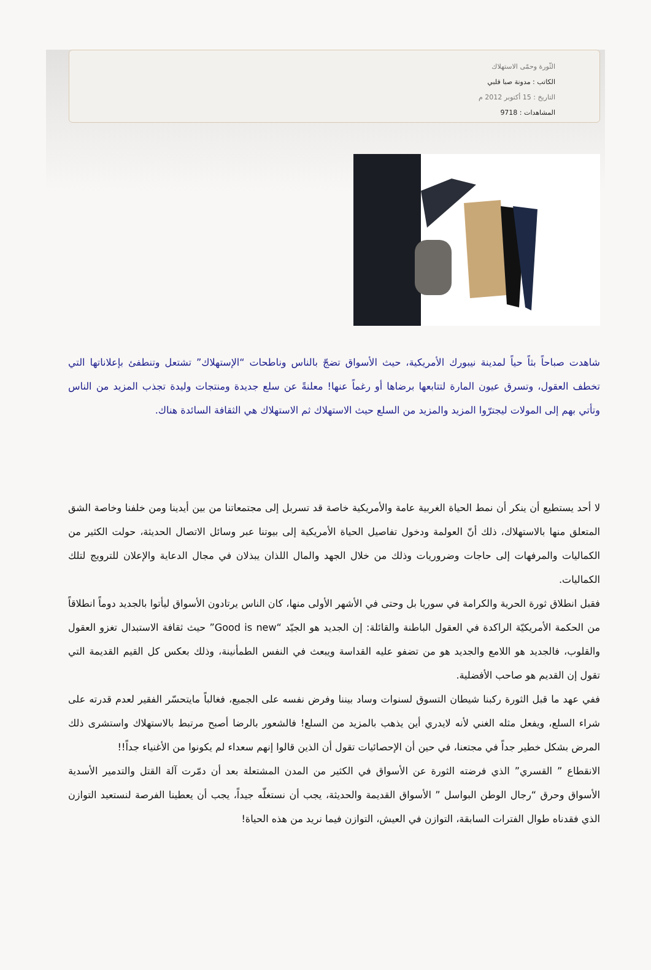الثّورة وحمّى الاستهلاك
الكاتب : مدونة صبا قلبي
التاريخ : 15 أكتوبر 2012 م
المشاهدات : 9718
شاهدت صباحاً بثاً حياً لمدينة نيبورك الأمريكية، حيث الأسواق تضجّ بالناس وناطحات “الإستهلاك” تشتعل وتنطفئ بإعلاناتها التي تخطف العقول، وتسرق عيون المارة لتتابعها برضاها أو رغماً عنها! معلنةً عن سلع جديدة ومنتجات وليدة تجذب المزيد من الناس وتأتي بهم إلى المولات ليجترّوا المزيد والمزيد من السلع حيث الاستهلاك ثم الاستهلاك هي الثقافة السائدة هناك.
لا أحد يستطيع أن ينكر أن نمط الحياة الغربية عامة والأمريكية خاصة قد تسربل إلى مجتمعاتنا من بين أيدينا ومن خلفنا وخاصة الشق المتعلق منها بالاستهلاك، ذلك أنّ العولمة ودخول تفاصيل الحياة الأمريكية إلى بيوتنا عبر وسائل الاتصال الحديثة، حولت الكثير من الكماليات والمرفهات إلى حاجات وضروريات وذلك من خلال الجهد والمال اللذان يبذلان في مجال الدعاية والإعلان للترويج لتلك الكماليات.
فقبل انطلاق ثورة الحرية والكرامة في سوريا بل وحتى في الأشهر الأولى منها، كان الناس يرتادون الأسواق ليأتوا بالجديد دوماً انطلاقاً من الحكمة الأمريكيّة الراكدة في العقول الباطنة والقائلة: إن الجديد هو الجيّد “Good is new” حيث ثقافة الاستبدال تغزو العقول والقلوب، فالجديد هو اللامع والجديد هو من تضفو عليه القداسة ويبعث في النفس الطمأنينة، وذلك بعكس كل القيم القديمة التي تقول إن القديم هو صاحب الأفضلية.
ففي عهد ما قبل الثورة ركبنا شيطان التسوق لسنوات وساد بيننا وفرض نفسه على الجميع، فغالباً مايتحسّر الفقير لعدم قدرته على شراء السلع، ويفعل مثله الغني لأنه لايدري أين يذهب بالمزيد من السلع! فالشعور بالرضا أصبح مرتبط بالاستهلاك واستشرى ذلك المرض بشكل خطير جداً في مجتعنا، في حين أن الإحصائيات تقول أن الذين قالوا إنهم سعداء لم يكونوا من الأغنياء جداً!!
الانقطاع ” القسري” الذي فرضته الثورة عن الأسواق في الكثير من المدن المشتعلة بعد أن دمّرت آلة القتل والتدمير الأسدية الأسواق وحرق “رجال الوطن البواسل ” الأسواق القديمة والحديثة، يجب أن نستغلّه جيداً، يجب أن يعطينا الفرصة لنستعيد التوازن الذي فقدناه طوال الفترات السابقة، التوازن في العيش، التوازن فيما نريد من هذه الحياة!